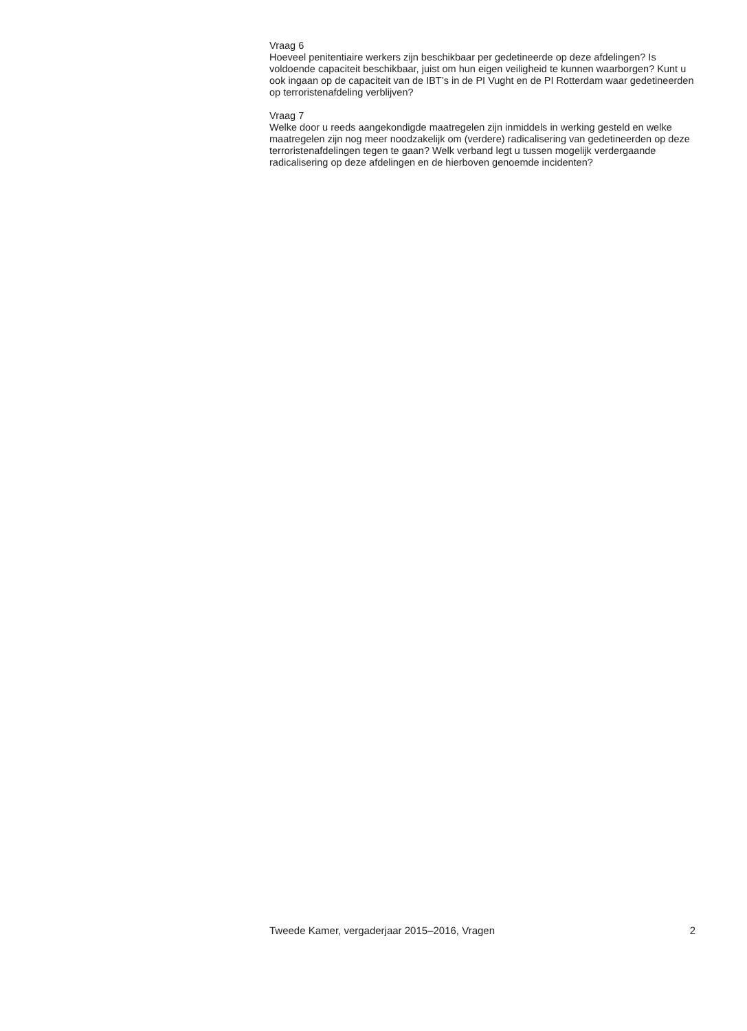Vraag 6
Hoeveel penitentiaire werkers zijn beschikbaar per gedetineerde op deze afdelingen? Is voldoende capaciteit beschikbaar, juist om hun eigen veiligheid te kunnen waarborgen? Kunt u ook ingaan op de capaciteit van de IBT’s in de PI Vught en de PI Rotterdam waar gedetineerden op terroristenafdeling verblijven?
Vraag 7
Welke door u reeds aangekondigde maatregelen zijn inmiddels in werking gesteld en welke maatregelen zijn nog meer noodzakelijk om (verdere) radicalisering van gedetineerden op deze terroristenafdelingen tegen te gaan? Welk verband legt u tussen mogelijk verdergaande radicalisering op deze afdelingen en de hierboven genoemde incidenten?
Tweede Kamer, vergaderjaar 2015–2016, Vragen 2